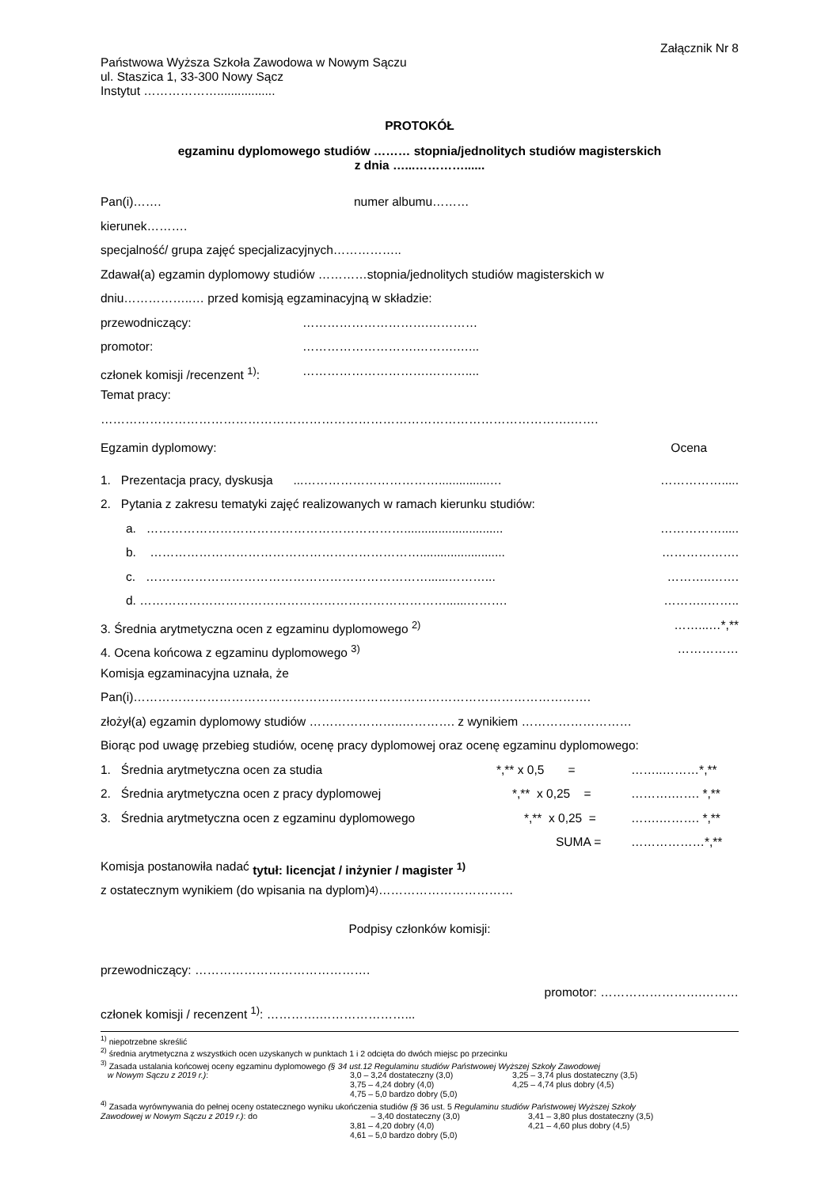Załącznik Nr 8
Państwowa Wyższa Szkoła Zawodowa w Nowym Sączu
ul. Staszica 1, 33-300 Nowy Sącz
Instytut ……………….................
PROTOKÓŁ
egzaminu dyplomowego studiów ……… stopnia/jednolitych studiów magisterskich
z dnia …...…………......
Pan(i)……. numer albumu………
kierunek……….
specjalność/ grupa zajęć specjalizacyjnych……………..
Zdawał(a) egzamin dyplomowy studiów …………stopnia/jednolitych studiów magisterskich w
dniu……………..… przed komisją egzaminacyjną w składzie:
przewodniczący: ………………………….…………
promotor: ……………………….……….…...
członek komisji /recenzent <sup>1)</sup>: ………………………….………....
Temat pracy:
…………………………………………………………………………………………………….…….
Egzamin dyplomowy: Ocena
1. Prezentacja pracy, dyskusja ...……………………………...............… …………….....
2. Pytania z zakresu tematyki zajęć realizowanych w ramach kierunku studiów:
a. ………………………………………………………............................. …………….....
b. …………………………………………………………......................... ……………….
c. ……………………………………………………………......………... ………..…….
d. …………………………………………………………………......………. ………..……..
3. Średnia arytmetyczna ocen z egzaminu dyplomowego <sup>2)</sup> ……...…*,**
4. Ocena końcowa z egzaminu dyplomowego <sup>3)</sup> ……………
Komisja egzaminacyjna uznała, że
Pan(i)………………………………………………………………………………………………….
złożył(a) egzamin dyplomowy studiów …………………..…………. z wynikiem ………………………
Biorąc pod uwagę przebieg studiów, ocenę pracy dyplomowej oraz ocenę egzaminu dyplomowego:
1. Średnia arytmetyczna ocen za studia *,** x 0,5 = ……..………*,**
2. Średnia arytmetyczna ocen z pracy dyplomowej *,** x 0,25 = ……….……. *,**
3. Średnia arytmetyczna ocen z egzaminu dyplomowego *,** x 0,25 = …….………. *,**
SUMA = ………………*,**
Komisja postanowiła nadać tytuł: licencjat / inżynier / magister <sup>1)</sup>
z ostatecznym wynikiem (do wpisania na dyplom) <sup>4)</sup>……………………………
Podpisy członków komisji:
przewodniczący: …………………………………….
promotor: …………………….………
członek komisji / recenzent <sup>1)</sup>: ………….…………………...
<sup>1)</sup> niepotrzebne skreślić
<sup>2)</sup> średnia arytmetyczna z wszystkich ocen uzyskanych w punktach 1 i 2 odcięta do dwóch miejsc po przecinku
<sup>3)</sup> Zasada ustalania końcowej oceny egzaminu dyplomowego (§ 34 ust.12 Regulaminu studiów Państwowej Wyższej Szkoły Zawodowej
w Nowym Sączu z 2019 r.): 3,0 – 3,24 dostateczny (3,0)
3,75 – 4,24 dobry (4,0)
4,75 – 5,0 bardzo dobry (5,0) 3,25 – 3,74 plus dostateczny (3,5)
4,25 – 4,74 plus dobry (4,5)
<sup>4)</sup> Zasada wyrównywania do pełnej oceny ostatecznego wyniku ukończenia studiów (§ 36 ust. 5 Regulaminu studiów Państwowej Wyższej Szkoły
Zawodowej w Nowym Sączu z 2019 r.): do – 3,40 dostateczny (3,0)
3,81 – 4,20 dobry (4,0)
4,61 – 5,0 bardzo dobry (5,0) 3,41 – 3,80 plus dostateczny (3,5)
4,21 – 4,60 plus dobry (4,5)